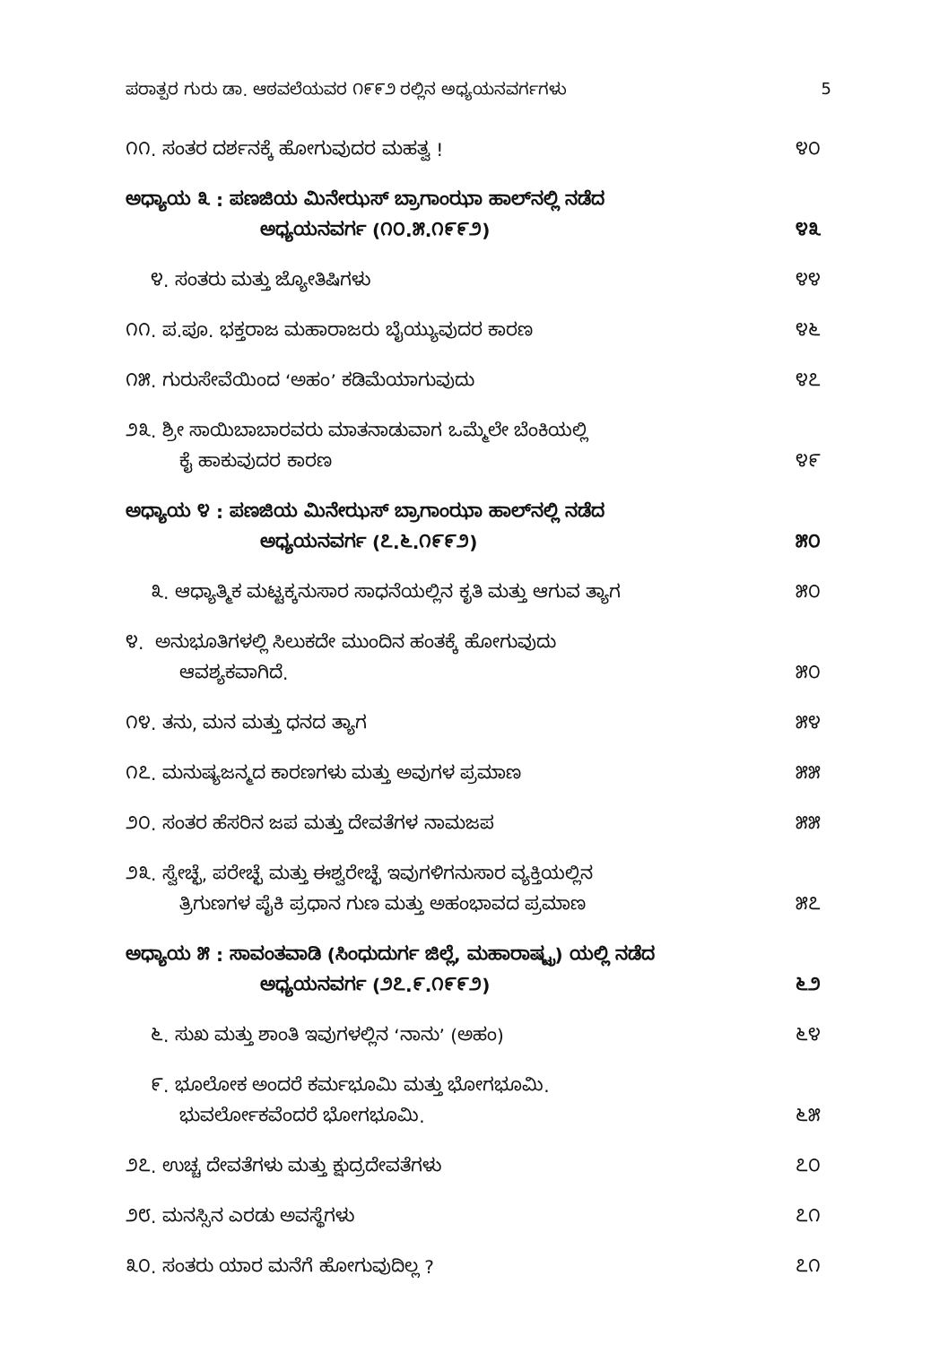ಪರಾತ್ಪರ ಗುರು ಡಾ. ಆಠವಲೆಯವರ ೧೯೯೨ ರಲ್ಲಿನ ಅಧ್ಯಯನವರ್ಗಗಳು 5
೧೧. ಸಂತರ ದರ್ಶನಕ್ಕೆ ಹೋಗುವುದರ ಮಹತ್ವ !
೪೦
ಅಧ್ಯಾಯ ೩ : ಪಣಜಿಯ ಮಿನೇಝಸ್ ಬ್ರಾಗಾಂಝಾ ಹಾಲ್‌ನಲ್ಲಿ ನಡೆದ
ಅಧ್ಯಯನವರ್ಗ (೧೦.೫.೧೯೯೨)
೪೩
೪. ಸಂತರು ಮತ್ತು ಜ್ಯೋತಿಷಿಗಳು
೪೪
೧೧. ಪ.ಪೂ. ಭಕ್ತರಾಜ ಮಹಾರಾಜರು ಬೈಯ್ಯುವುದರ ಕಾರಣ
೪೬
೧೫. ಗುರುಸೇವೆಯಿಂದ ‘ಅಹಂ’ ಕಡಿಮೆಯಾಗುವುದು
೪೭
೨೩. ಶ್ರೀ ಸಾಯಿಬಾಬಾರವರು ಮಾತನಾಡುವಾಗ ಒಮ್ಮೆಲೇ ಬೆಂಕಿಯಲ್ಲಿ
ಕೈ ಹಾಕುವುದರ ಕಾರಣ
೪೯
ಅಧ್ಯಾಯ ೪ : ಪಣಜಿಯ ಮಿನೇಝಸ್ ಬ್ರಾಗಾಂಝಾ ಹಾಲ್‌ನಲ್ಲಿ ನಡೆದ
ಅಧ್ಯಯನವರ್ಗ (೭.೬.೧೯೯೨)
೫೦
೩. ಆಧ್ಯಾತ್ಮಿಕ ಮಟ್ಟಕ್ಕನುಸಾರ ಸಾಧನೆಯಲ್ಲಿನ ಕೃತಿ ಮತ್ತು ಆಗುವ ತ್ಯಾಗ
೫೦
೪. ಅನುಭೂತಿಗಳಲ್ಲಿ ಸಿಲುಕದೇ ಮುಂದಿನ ಹಂತಕ್ಕೆ ಹೋಗುವುದು
ಆವಶ್ಯಕವಾಗಿದೆ.
೫೦
೧೪. ತನು, ಮನ ಮತ್ತು ಧನದ ತ್ಯಾಗ
೫೪
೧೭. ಮನುಷ್ಯಜನ್ಮದ ಕಾರಣಗಳು ಮತ್ತು ಅವುಗಳ ಪ್ರಮಾಣ
೫೫
೨೦. ಸಂತರ ಹೆಸರಿನ ಜಪ ಮತ್ತು ದೇವತೆಗಳ ನಾಮಜಪ
೫೫
೨೩. ಸ್ವೇಚ್ಛೆ, ಪರೇಚ್ಛೆ ಮತ್ತು ಈಶ್ವರೇಚ್ಛೆ ಇವುಗಳಿಗನುಸಾರ ವ್ಯಕ್ತಿಯಲ್ಲಿನ
ತ್ರಿಗುಣಗಳ ಪೈಕಿ ಪ್ರಧಾನ ಗುಣ ಮತ್ತು ಅಹಂಭಾವದ ಪ್ರಮಾಣ
೫೭
ಅಧ್ಯಾಯ ೫ : ಸಾವಂತವಾಡಿ (ಸಿಂಧುದುರ್ಗ ಜಿಲ್ಲೆ, ಮಹಾರಾಷ್ಟ್ರ) ಯಲ್ಲಿ ನಡೆದ
ಅಧ್ಯಯನವರ್ಗ (೨೭.೯.೧೯೯೨)
೬೨
೬. ಸುಖ ಮತ್ತು ಶಾಂತಿ ಇವುಗಳಲ್ಲಿನ ‘ನಾನು’ (ಅಹಂ)
೬೪
೯. ಭೂಲೋಕ ಅಂದರೆ ಕರ್ಮಭೂಮಿ ಮತ್ತು ಭೋಗಭೂಮಿ.
ಭುವರ್ಲೋಕವೆಂದರೆ ಭೋಗಭೂಮಿ.
೬೫
೨೭. ಉಚ್ಚ ದೇವತೆಗಳು ಮತ್ತು ಕ್ಷುದ್ರದೇವತೆಗಳು
೭೦
೨೮. ಮನಸ್ಸಿನ ಎರಡು ಅವಸ್ಥೆಗಳು
೭೧
೩೦. ಸಂತರು ಯಾರ ಮನೆಗೆ ಹೋಗುವುದಿಲ್ಲ ?
೭೧